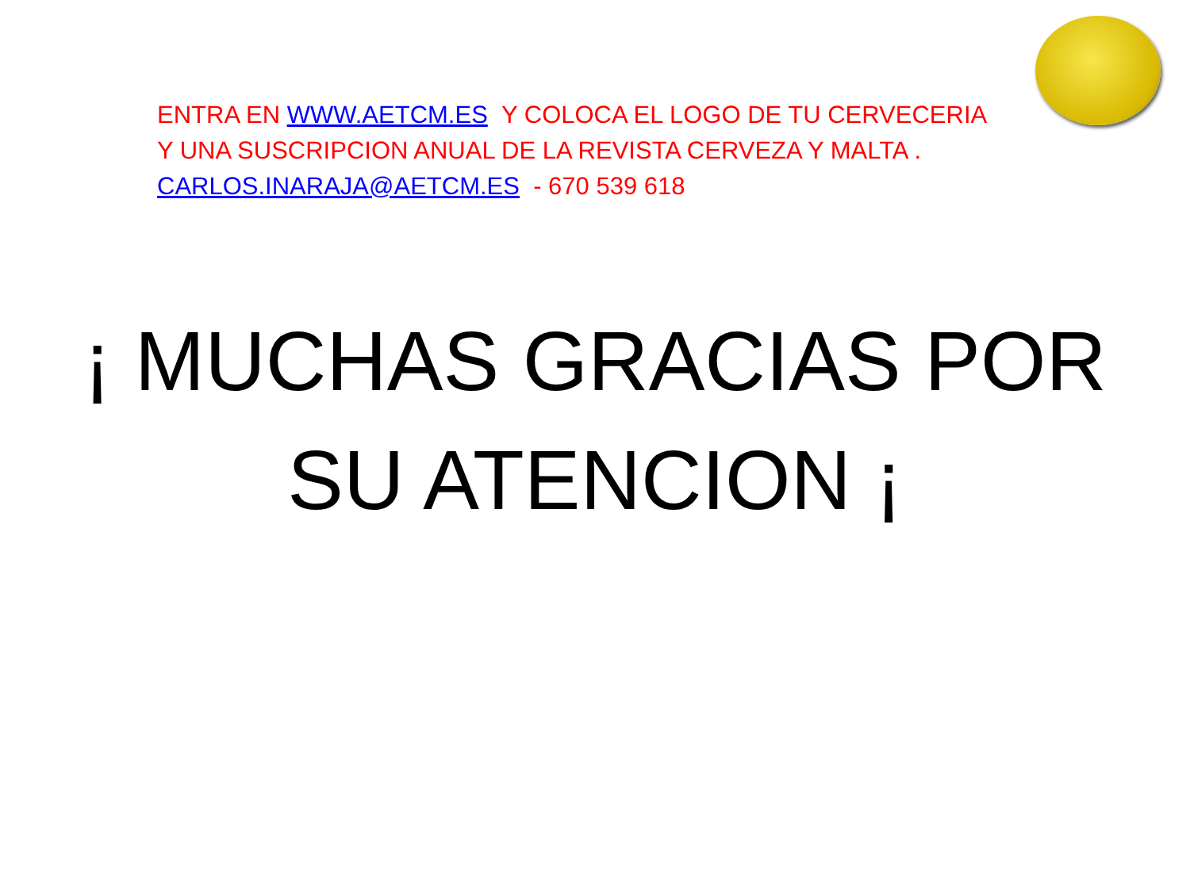ENTRA EN WWW.AETCM.ES Y COLOCA EL LOGO DE TU CERVECERIA
Y UNA SUSCRIPCION ANUAL DE LA REVISTA CERVEZA Y MALTA .
CARLOS.INARAJA@AETCM.ES - 670 539 618
¡ MUCHAS GRACIAS POR
SU ATENCION ¡